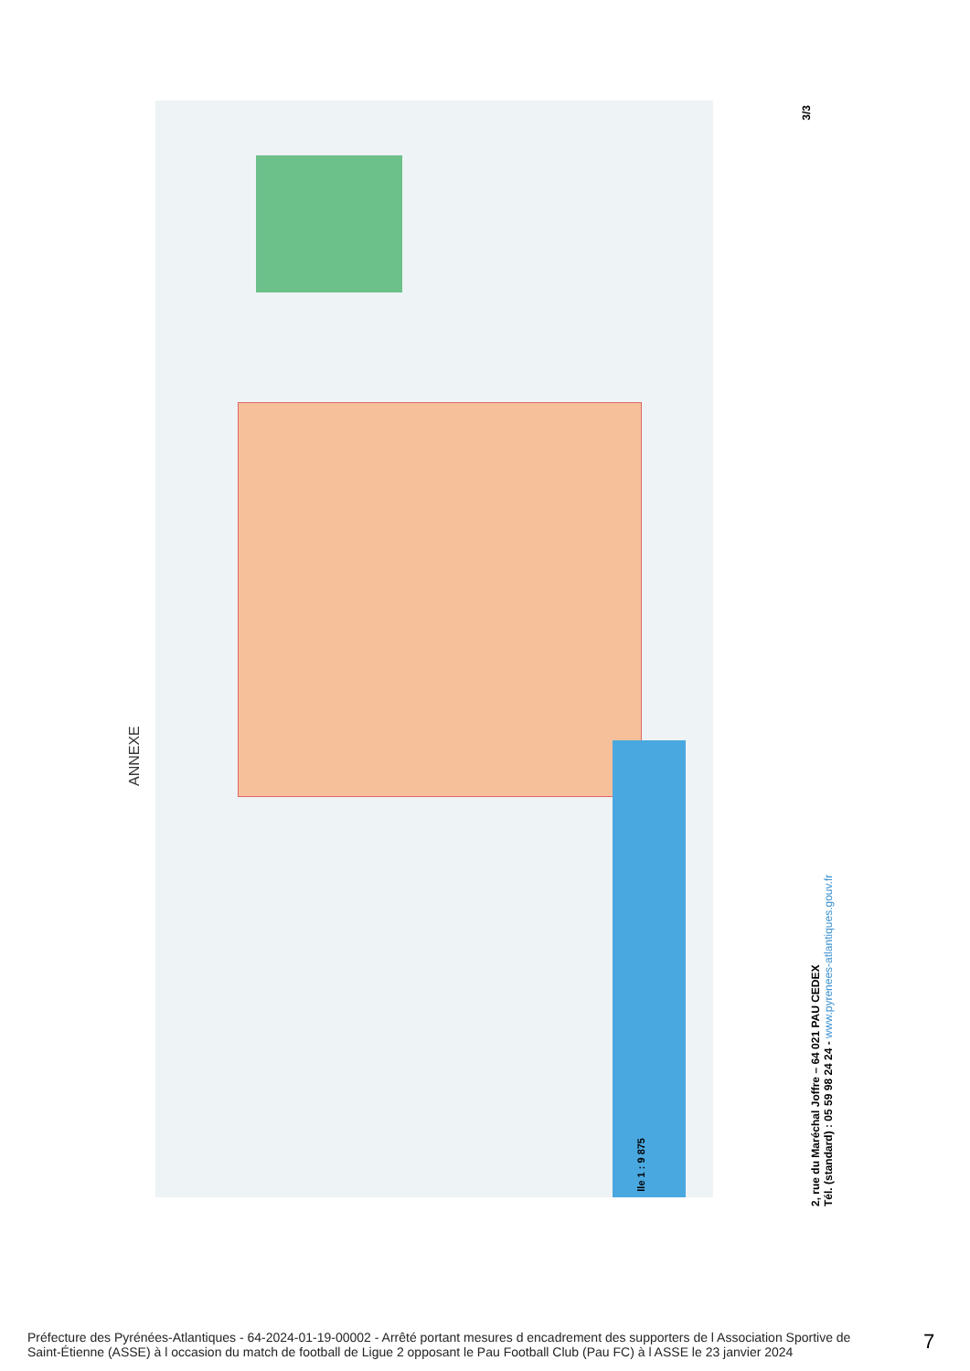ANNEXE
lle 1 : 9 875
3/3
2, rue du Maréchal Joffre – 64 021 PAU CEDEX
Tél. (standard) : 05 59 98 24 24 - www.pyrenees-atlantiques.gouv.fr
Préfecture des Pyrénées-Atlantiques - 64-2024-01-19-00002 - Arrêté portant mesures d encadrement des supporters de l Association Sportive de Saint-Étienne (ASSE) à l occasion du match de football de Ligue 2 opposant le Pau Football Club (Pau FC) à l ASSE le 23 janvier 2024
7